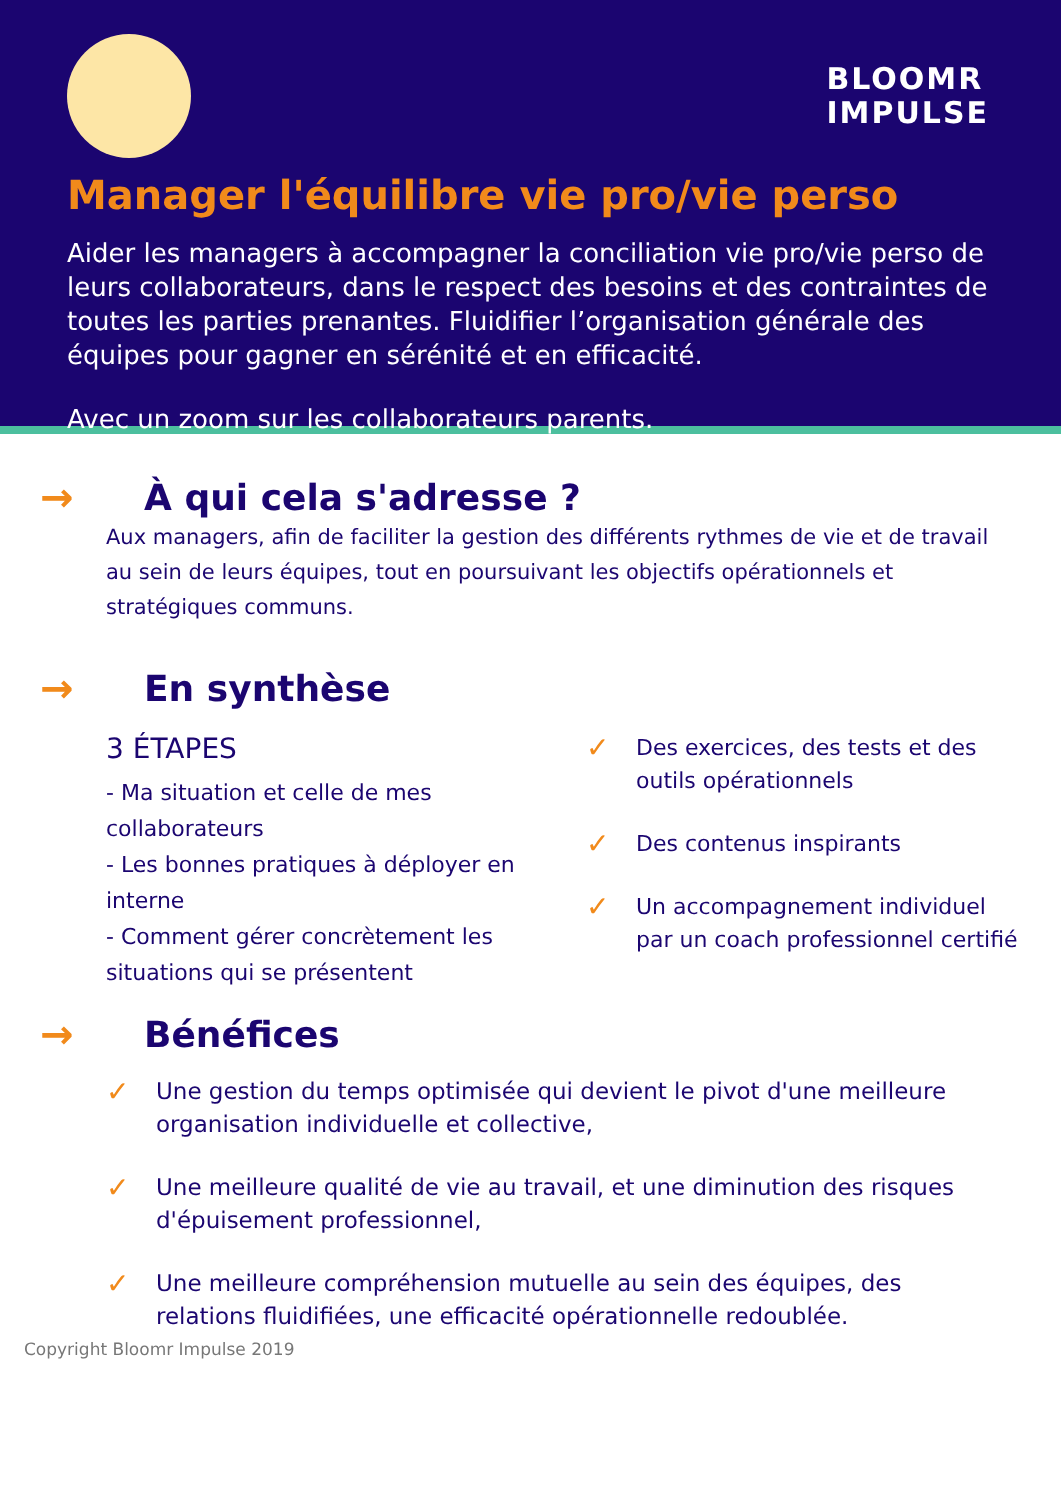BLOOMR
IMPULSE
Manager l'équilibre vie pro/vie perso
Aider les managers à accompagner la conciliation vie pro/vie perso de leurs collaborateurs, dans le respect des besoins et des contraintes de toutes les parties prenantes. Fluidifier l’organisation générale des équipes pour gagner en sérénité et en efficacité.
Avec un zoom sur les collaborateurs parents.
→ À qui cela s'adresse ?
Aux managers, afin de faciliter la gestion des différents rythmes de vie et de travail au sein de leurs équipes, tout en poursuivant les objectifs opérationnels et stratégiques communs.
→ En synthèse
3 ÉTAPES
- Ma situation et celle de mes collaborateurs
- Les bonnes pratiques à déployer en interne
- Comment gérer concrètement les situations qui se présentent
✓ Des exercices, des tests et des outils opérationnels
✓ Des contenus inspirants
✓ Un accompagnement individuel par un coach professionnel certifié
→ Bénéfices
✓ Une gestion du temps optimisée qui devient le pivot d'une meilleure organisation individuelle et collective,
✓ Une meilleure qualité de vie au travail, et une diminution des risques d'épuisement professionnel,
✓ Une meilleure compréhension mutuelle au sein des équipes, des relations fluidifiées, une efficacité opérationnelle redoublée.
Copyright Bloomr Impulse 2019